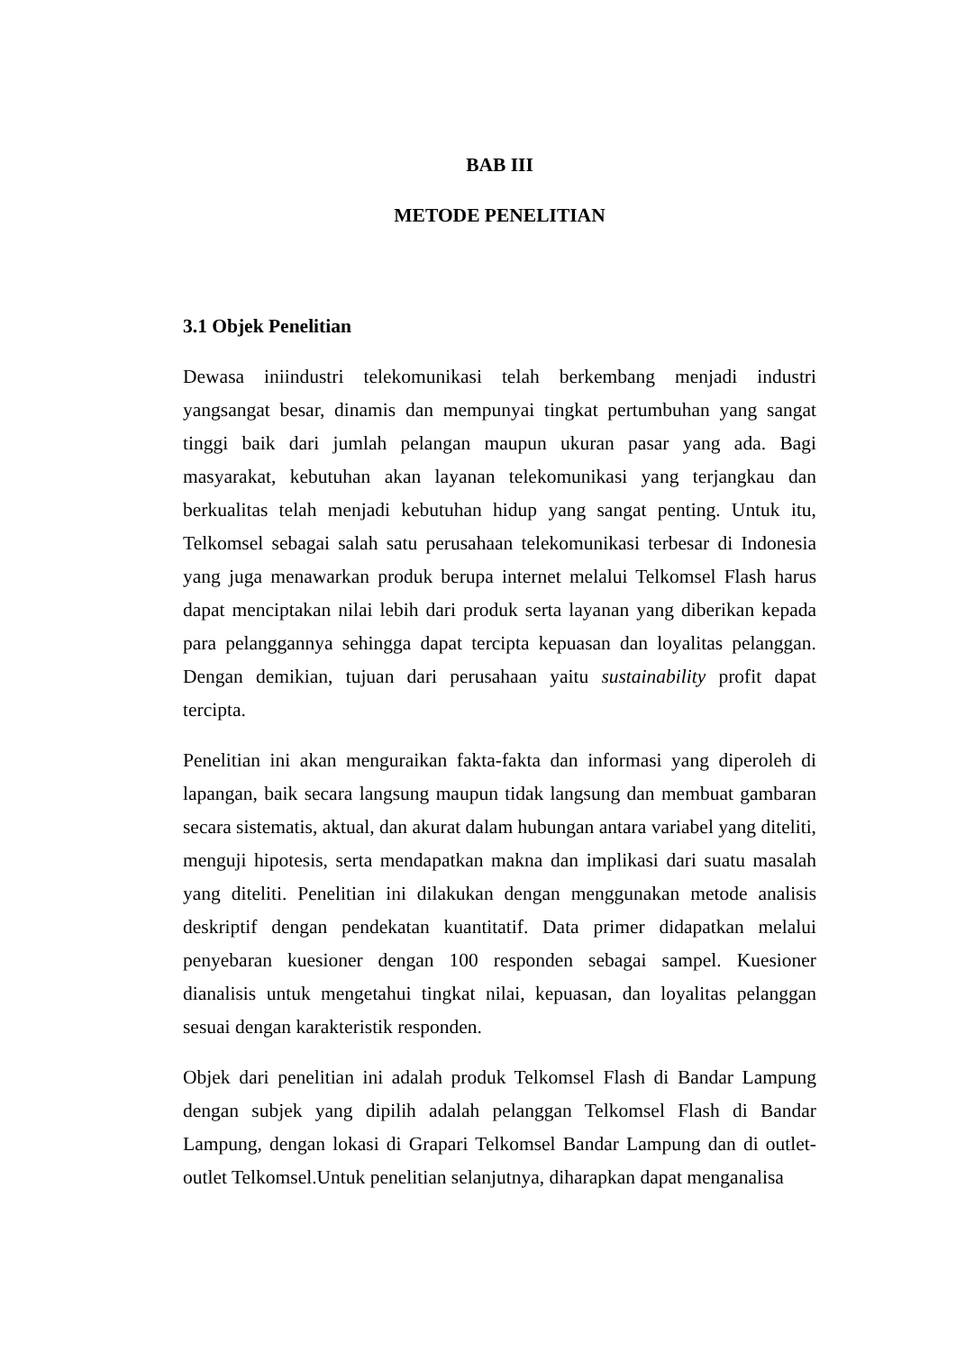BAB III
METODE PENELITIAN
3.1 Objek Penelitian
Dewasa iniindustri telekomunikasi telah berkembang menjadi industri yangsangat besar, dinamis dan mempunyai tingkat pertumbuhan yang sangat tinggi baik dari jumlah pelangan maupun ukuran pasar yang ada. Bagi masyarakat, kebutuhan akan layanan telekomunikasi yang terjangkau dan berkualitas telah menjadi kebutuhan hidup yang sangat penting. Untuk itu, Telkomsel sebagai salah satu perusahaan telekomunikasi terbesar di Indonesia yang juga menawarkan produk berupa internet melalui Telkomsel Flash harus dapat menciptakan nilai lebih dari produk serta layanan yang diberikan kepada para pelanggannya sehingga dapat tercipta kepuasan dan loyalitas pelanggan. Dengan demikian, tujuan dari perusahaan yaitu sustainability profit dapat tercipta.
Penelitian ini akan menguraikan fakta-fakta dan informasi yang diperoleh di lapangan, baik secara langsung maupun tidak langsung dan membuat gambaran secara sistematis, aktual, dan akurat dalam hubungan antara variabel yang diteliti, menguji hipotesis, serta mendapatkan makna dan implikasi dari suatu masalah yang diteliti. Penelitian ini dilakukan dengan menggunakan metode analisis deskriptif dengan pendekatan kuantitatif. Data primer didapatkan melalui penyebaran kuesioner dengan 100 responden sebagai sampel. Kuesioner dianalisis untuk mengetahui tingkat nilai, kepuasan, dan loyalitas pelanggan sesuai dengan karakteristik responden.
Objek dari penelitian ini adalah produk Telkomsel Flash di Bandar Lampung dengan subjek yang dipilih adalah pelanggan Telkomsel Flash di Bandar Lampung, dengan lokasi di Grapari Telkomsel Bandar Lampung dan di outlet-outlet Telkomsel.Untuk penelitian selanjutnya, diharapkan dapat menganalisa